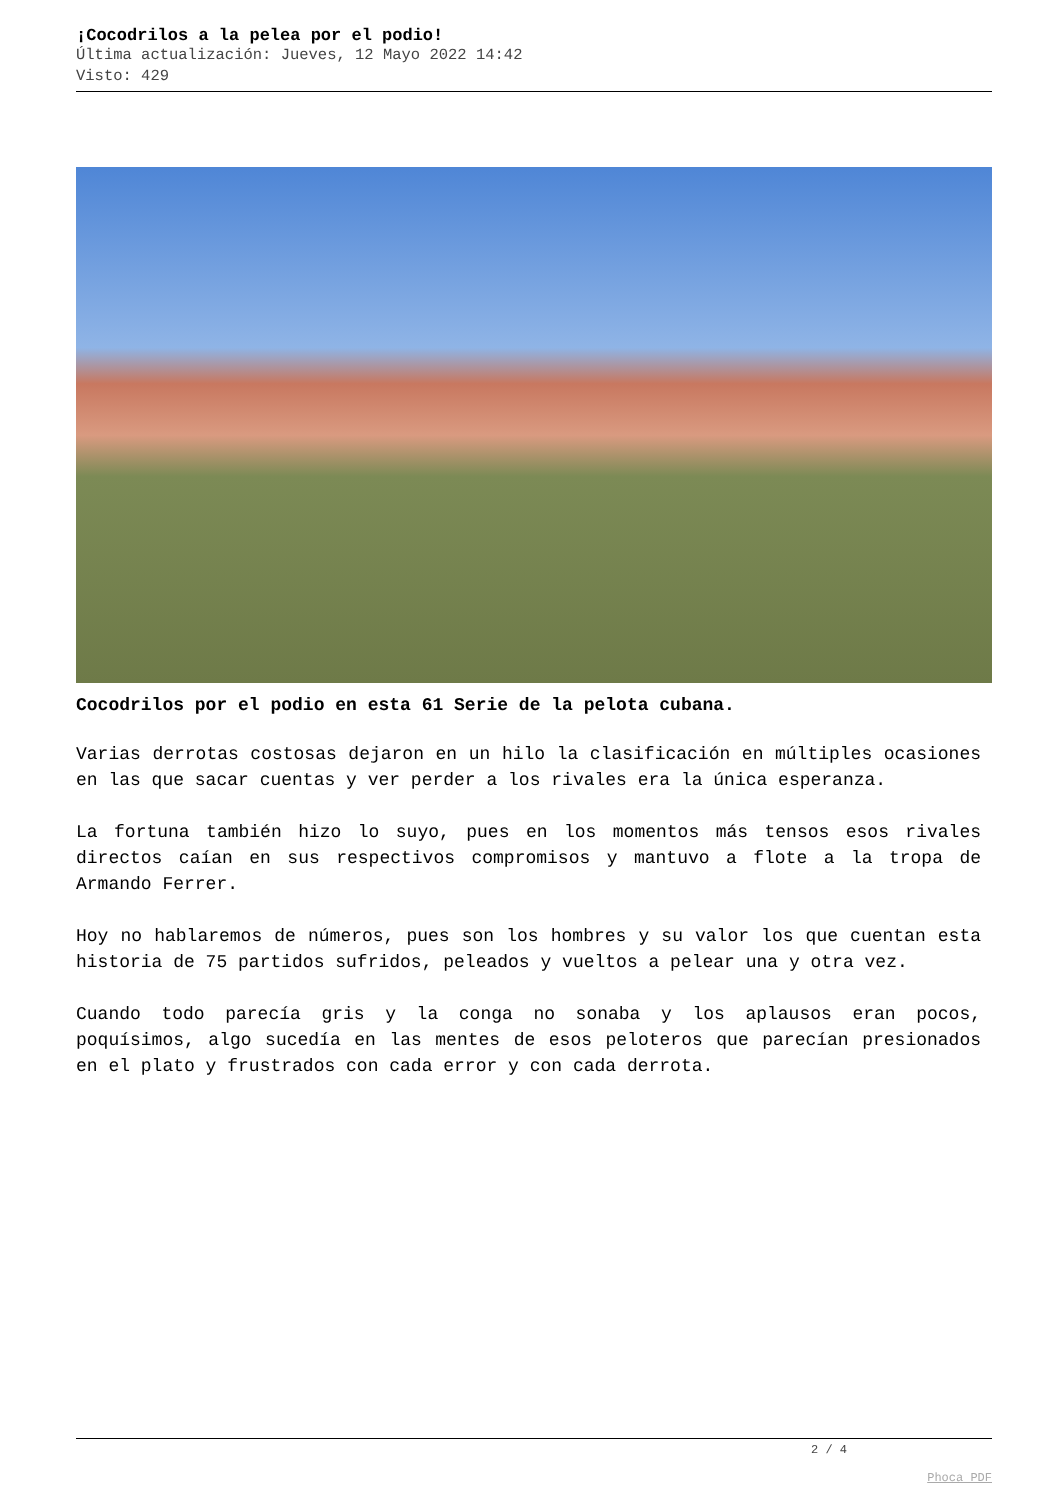¡Cocodrilos a la pelea por el podio!
Última actualización: Jueves, 12 Mayo 2022 14:42
Visto: 429
Cocodrilos por el podio en esta 61 Serie de la pelota cubana.
Varias derrotas costosas dejaron en un hilo la clasificación en múltiples ocasiones en las que sacar cuentas y ver perder a los rivales era la única esperanza.
La fortuna también hizo lo suyo, pues en los momentos más tensos esos rivales directos caían en sus respectivos compromisos y mantuvo a flote a la tropa de Armando Ferrer.
Hoy no hablaremos de números, pues son los hombres y su valor los que cuentan esta historia de 75 partidos sufridos, peleados y vueltos a pelear una y otra vez.
Cuando todo parecía gris y la conga no sonaba y los aplausos eran pocos, poquísimos, algo sucedía en las mentes de esos peloteros que parecían presionados en el plato y frustrados con cada error y con cada derrota.
2 / 4
Phoca PDF